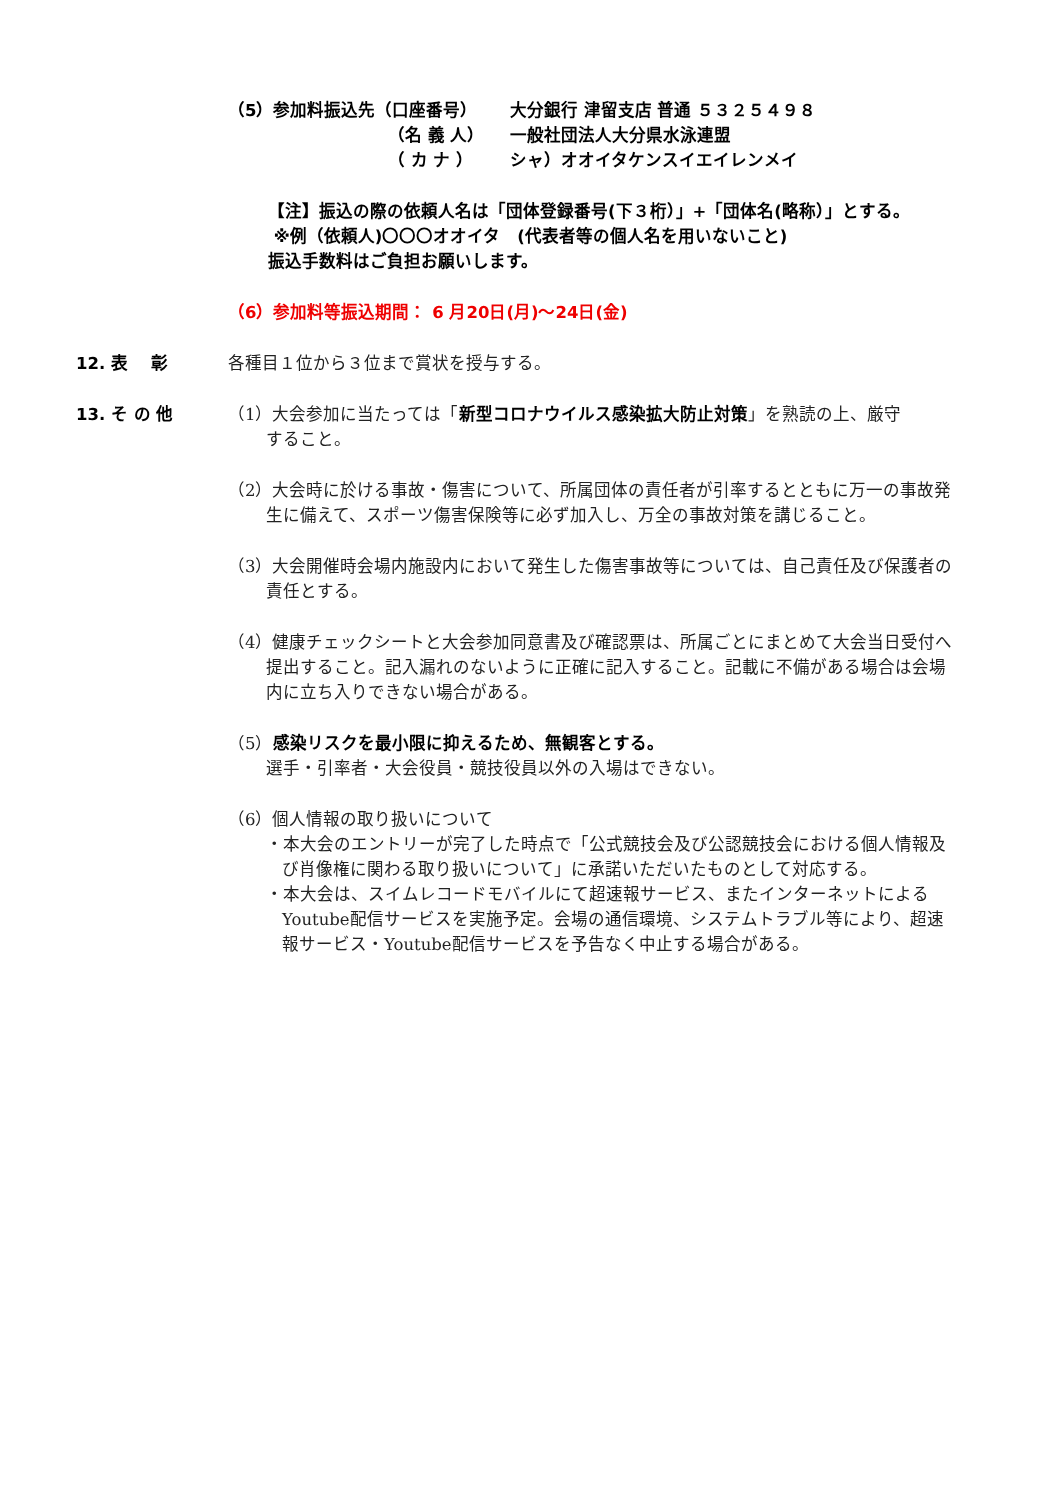（5）参加料振込先（口座番号）
大分銀行 津留支店 普通 ５３２５４９８
（名 義 人）
一般社団法人大分県水泳連盟
（ カ ナ ）
シャ）オオイタケンスイエイレンメイ
【注】振込の際の依頼人名は「団体登録番号(下３桁）」+「団体名(略称）」とする。
※例（依頼人)〇〇〇オオイタ　(代表者等の個人名を用いないこと)
振込手数料はご負担お願いします。
（6）参加料等振込期間： 6 月20日(月)～24日(金)
12. 表　 彰 各種目１位から３位まで賞状を授与する。
13. そ の 他 （1）大会参加に当たっては「新型コロナウイルス感染拡大防止対策」を熟読の上、厳守
すること。
（2）大会時に於ける事故・傷害について、所属団体の責任者が引率するとともに万一の事故発
生に備えて、スポーツ傷害保険等に必ず加入し、万全の事故対策を講じること。
（3）大会開催時会場内施設内において発生した傷害事故等については、自己責任及び保護者の
責任とする。
（4）健康チェックシートと大会参加同意書及び確認票は、所属ごとにまとめて大会当日受付へ
提出すること。記入漏れのないように正確に記入すること。記載に不備がある場合は会場
内に立ち入りできない場合がある。
（5）感染リスクを最小限に抑えるため、無観客とする。
選手・引率者・大会役員・競技役員以外の入場はできない。
（6）個人情報の取り扱いについて
・本大会のエントリーが完了した時点で「公式競技会及び公認競技会における個人情報及
び肖像権に関わる取り扱いについて」に承諾いただいたものとして対応する。
・本大会は、スイムレコードモバイルにて超速報サービス、またインターネットによる
Youtube配信サービスを実施予定。会場の通信環境、システムトラブル等により、超速
報サービス・Youtube配信サービスを予告なく中止する場合がある。